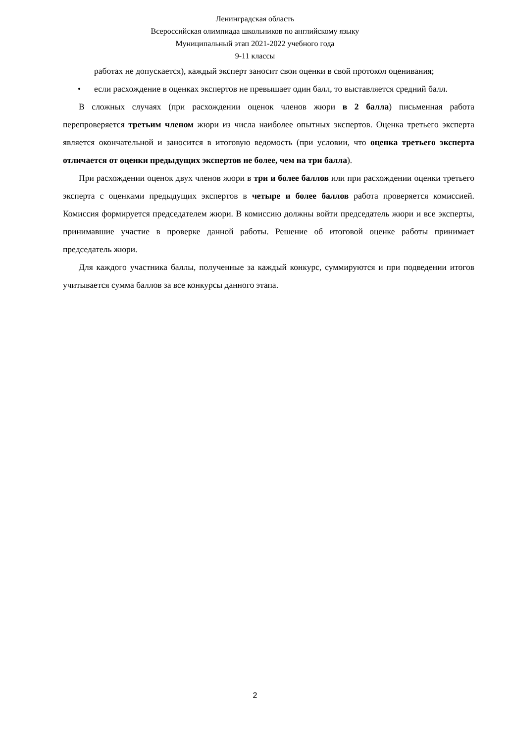Ленинградская область
Всероссийская олимпиада школьников по английскому языку
Муниципальный этап 2021-2022 учебного года
9-11 классы
работах не допускается), каждый эксперт заносит свои оценки в свой протокол оценивания;
• если расхождение в оценках экспертов не превышает один балл, то выставляется средний балл.
В сложных случаях (при расхождении оценок членов жюри в 2 балла) письменная работа перепроверяется третьим членом жюри из числа наиболее опытных экспертов. Оценка третьего эксперта является окончательной и заносится в итоговую ведомость (при условии, что оценка третьего эксперта отличается от оценки предыдущих экспертов не более, чем на три балла).
При расхождении оценок двух членов жюри в три и более баллов или при расхождении оценки третьего эксперта с оценками предыдущих экспертов в четыре и более баллов работа проверяется комиссией. Комиссия формируется председателем жюри. В комиссию должны войти председатель жюри и все эксперты, принимавшие участие в проверке данной работы. Решение об итоговой оценке работы принимает председатель жюри.
Для каждого участника баллы, полученные за каждый конкурс, суммируются и при подведении итогов учитывается сумма баллов за все конкурсы данного этапа.
2